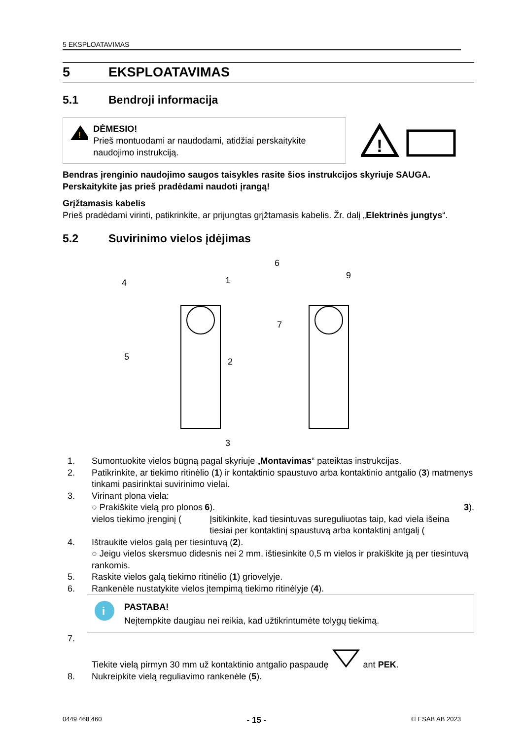5 EKSPLOATAVIMAS
5 EKSPLOATAVIMAS
5.1 Bendroji informacija
!
DĖMESIO!
Prieš montuodami ar naudodami, atidžiai perskaitykite naudojimo instrukciją.
!
Bendras įrenginio naudojimo saugos taisykles rasite šios instrukcijos skyriuje SAUGA. Perskaitykite jas prieš pradėdami naudoti įrangą!
Grįžtamasis kabelis
Prieš pradėdami virinti, patikrinkite, ar prijungtas grįžtamasis kabelis. Žr. dalį „Elektrinės jungtys“.
5.2 Suvirinimo vielos įdėjimas
4
1
5
2
3
6
9
7
1. Sumontuokite vielos būgną pagal skyriuje „Montavimas“ pateiktas instrukcijas.
2. Patikrinkite, ar tiekimo ritinėlio (1) ir kontaktinio spaustuvo arba kontaktinio antgalio (3) matmenys tinkami pasirinktai suvirinimo vielai.
3. Virinant plona viela:
○ Prakiškite vielą pro plonos vielos tiekimo įrenginį (6).
Įsitikinkite, kad tiesintuvas sureguliuotas taip, kad viela išeina tiesiai per kontaktinį spaustuvą arba kontaktinį antgalį (3).
4. Ištraukite vielos galą per tiesintuvą (2).
○ Jeigu vielos skersmuo didesnis nei 2 mm, ištiesinkite 0,5 m vielos ir prakiškite ją per tiesintuvą rankomis.
5. Raskite vielos galą tiekimo ritinėlio (1) griovelyje.
6. Rankenėle nustatykite vielos įtempimą tiekimo ritinėlyje (4).
i
PASTABA!
Neįtempkite daugiau nei reikia, kad užtikrintumėte tolygų tiekimą.
7. Tiekite vielą pirmyn 30 mm už kontaktinio antgalio paspaudę ant PEK.
8. Nukreipkite vielą reguliavimo rankenėle (5).
0449 468 460 - 15 - © ESAB AB 2023